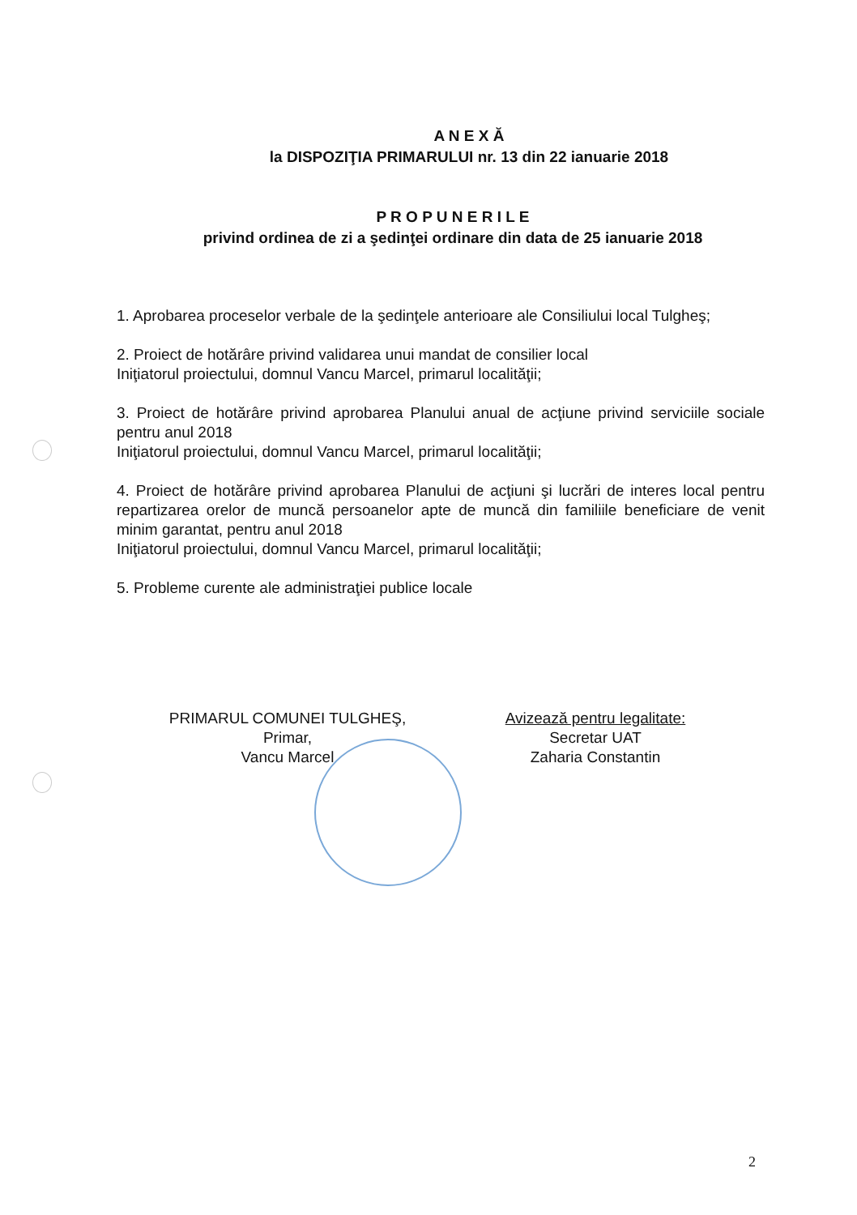A N E X Ă
la DISPOZIŢIA PRIMARULUI nr. 13 din 22 ianuarie 2018
P R O P U N E R I L E
privind ordinea de zi a şedinţei ordinare din data de 25 ianuarie 2018
1. Aprobarea proceselor verbale de la şedinţele anterioare ale Consiliului local Tulgheş;
2. Proiect de hotărâre privind validarea unui mandat de consilier local
Iniţiatorul proiectului, domnul Vancu Marcel, primarul localităţii;
3. Proiect de hotărâre privind aprobarea Planului anual de acţiune privind serviciile sociale pentru anul 2018
Iniţiatorul proiectului, domnul Vancu Marcel, primarul localităţii;
4. Proiect de hotărâre privind aprobarea Planului de acţiuni şi lucrări de interes local pentru repartizarea orelor de muncă persoanelor apte de muncă din familiile beneficiare de venit minim garantat, pentru anul 2018
Iniţiatorul proiectului, domnul Vancu Marcel, primarul localităţii;
5. Probleme curente ale administraţiei publice locale
PRIMARUL COMUNEI TULGHEŞ,
Primar,
Vancu Marcel
Avizează pentru legalitate:
Secretar UAT
Zaharia Constantin
2